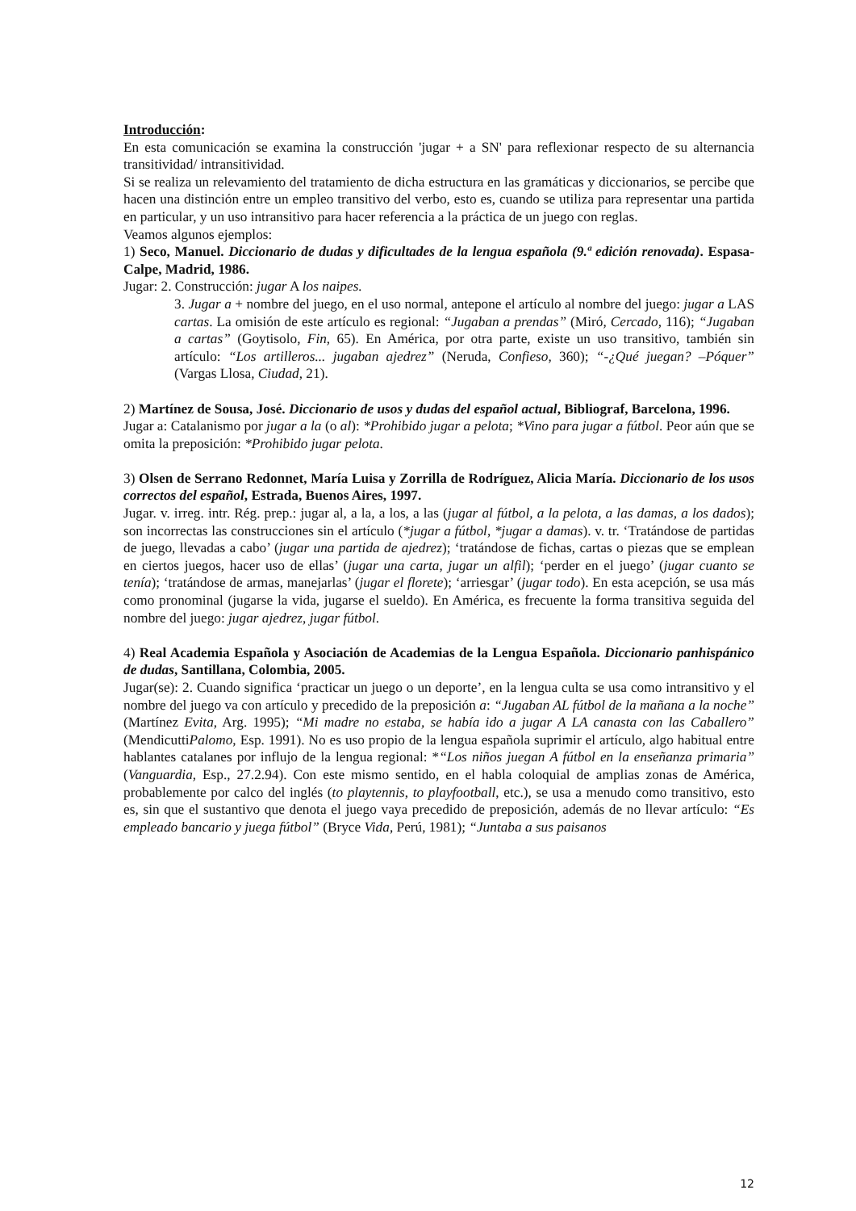Introducción:
En esta comunicación se examina la construcción 'jugar + a SN' para reflexionar respecto de su alternancia transitividad/ intransitividad.
Si se realiza un relevamiento del tratamiento de dicha estructura en las gramáticas y diccionarios, se percibe que hacen una distinción entre un empleo transitivo del verbo, esto es, cuando se utiliza para representar una partida en particular, y un uso intransitivo para hacer referencia a la práctica de un juego con reglas.
Veamos algunos ejemplos:
1) Seco, Manuel. Diccionario de dudas y dificultades de la lengua española (9.ª edición renovada). Espasa-Calpe, Madrid, 1986.
Jugar: 2. Construcción: jugar A los naipes.
3. Jugar a + nombre del juego, en el uso normal, antepone el artículo al nombre del juego: jugar a LAS cartas. La omisión de este artículo es regional: “Jugaban a prendas” (Miró, Cercado, 116); “Jugaban a cartas” (Goytisolo, Fin, 65). En América, por otra parte, existe un uso transitivo, también sin artículo: “Los artilleros... jugaban ajedrez” (Neruda, Confieso, 360); “-¿Qué juegan? –Póquer” (Vargas Llosa, Ciudad, 21).
2) Martínez de Sousa, José. Diccionario de usos y dudas del español actual, Bibliograf, Barcelona, 1996.
Jugar a: Catalanismo por jugar a la (o al): *Prohibido jugar a pelota; *Vino para jugar a fútbol. Peor aún que se omita la preposición: *Prohibido jugar pelota.
3) Olsen de Serrano Redonnet, María Luisa y Zorrilla de Rodríguez, Alicia María. Diccionario de los usos correctos del español, Estrada, Buenos Aires, 1997.
Jugar. v. irreg. intr. Rég. prep.: jugar al, a la, a los, a las (jugar al fútbol, a la pelota, a las damas, a los dados); son incorrectas las construcciones sin el artículo (*jugar a fútbol, *jugar a damas). v. tr. ‘Tratándose de partidas de juego, llevadas a cabo’ (jugar una partida de ajedrez); ‘tratándose de fichas, cartas o piezas que se emplean en ciertos juegos, hacer uso de ellas’ (jugar una carta, jugar un alfil); ‘perder en el juego’ (jugar cuanto se tenía); ‘tratándose de armas, manejarlas’ (jugar el florete); ‘arriesgar’ (jugar todo). En esta acepción, se usa más como pronominal (jugarse la vida, jugarse el sueldo). En América, es frecuente la forma transitiva seguida del nombre del juego: jugar ajedrez, jugar fútbol.
4) Real Academia Española y Asociación de Academias de la Lengua Española. Diccionario panhispánico de dudas, Santillana, Colombia, 2005.
Jugar(se): 2. Cuando significa ‘practicar un juego o un deporte’, en la lengua culta se usa como intransitivo y el nombre del juego va con artículo y precedido de la preposición a: “Jugaban AL fútbol de la mañana a la noche” (Martínez Evita, Arg. 1995); “Mi madre no estaba, se había ido a jugar A LA canasta con las Caballero” (MendicuttiPalomo, Esp. 1991). No es uso propio de la lengua española suprimir el artículo, algo habitual entre hablantes catalanes por influjo de la lengua regional: *“Los niños juegan A fútbol en la enseñanza primaria” (Vanguardia, Esp., 27.2.94). Con este mismo sentido, en el habla coloquial de amplias zonas de América, probablemente por calco del inglés (to playtennis, to playfootball, etc.), se usa a menudo como transitivo, esto es, sin que el sustantivo que denota el juego vaya precedido de preposición, además de no llevar artículo: “Es empleado bancario y juega fútbol” (Bryce Vida, Perú, 1981); “Juntaba a sus paisanos
12